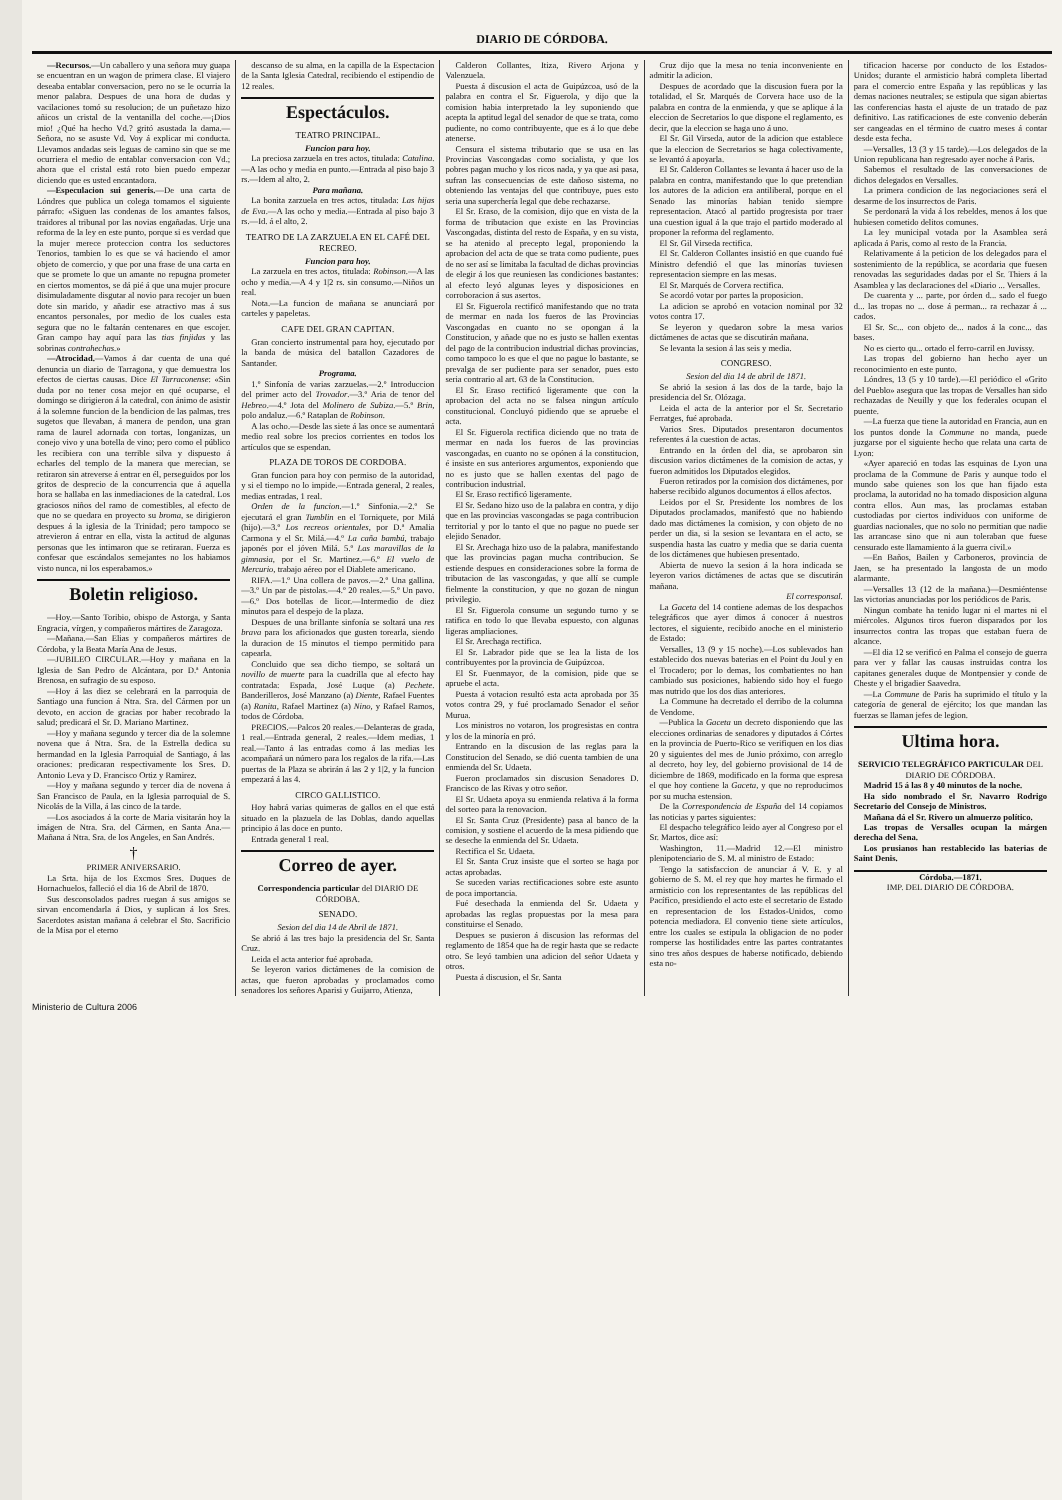DIARIO DE CÓRDOBA.
—Recursos.—Un caballero y una señora muy guapa se encuentran en un wagon de primera clase. El viajero deseaba entablar conversacion, pero no se le ocurria la menor palabra. Despues de una hora de dudas y vacilaciones tomó su resolucion; de un puñetazo hizo añicos un cristal de la ventanilla del coche.—¡Dios mio! ¿Qué ha hecho Vd.? gritó asustada la dama.—Señora, no se asuste Vd. Voy á explicar mi conducta. Llevamos andadas seis leguas de camino sin que se me ocurriera el medio de entablar conversacion con Vd.; ahora que el cristal está roto bien puedo empezar diciendo que es usted encantadora.
—Especulacion sui generis.—De una carta de Lóndres que publica un colega tomamos el siguiente párrafo: «Siguen las condenas de los amantes falsos, traidores al tribunal por las novias engañadas. Urje una reforma de la ley en este punto, porque si es verdad que la mujer merece proteccion contra los seductores Tenorios, tambien lo es que se vá haciendo el amor objeto de comercio, y que por una frase de una carta en que se promete lo que un amante no repugna prometer en ciertos momentos, se dá pié á que una mujer procure disimuladamente disgutar al novio para recojer un buen dote sin marido, y añadir ese atractivo mas á sus encantos personales, por medio de los cuales esta segura que no le faltarán centenares en que escojer. Gran campo hay aquí para las tias finjidas y las sobrinas contrahechas.»
—Atrocidad.—Vamos á dar cuenta de una qué denuncia un diario de Tarragona, y que demuestra los efectos de ciertas causas. Dice El Tarraconense: «Sin duda por no tener cosa mejor en qué ocuparse, el domingo se dirigieron á la catedral, con ánimo de asistir á la solemne funcion de la bendicion de las palmas, tres sugetos que llevaban, á manera de pendon, una gran rama de laurel adornada con tortas, longanizas, un conejo vivo y una botella de vino; pero como el público les recibiera con una terrible silva y dispuesto á echarles del templo de la manera que merecian, se retiraron sin atreverse á entrar en él, perseguidos por los gritos de desprecio de la concurrencia que á aquella hora se hallaba en las inmediaciones de la catedral. Los graciosos niños del ramo de comestibles, al efecto de que no se quedara en proyecto su broma, se dirigieron despues á la iglesia de la Trinidad; pero tampoco se atrevieron á entrar en ella, vista la actitud de algunas personas que les intimaron que se retiraran. Fuerza es confesar que escándalos semejantes no los habiamos visto nunca, ni los esperabamos.»
Boletin religioso.
—Hoy.—Santo Toribio, obispo de Astorga, y Santa Engracia, vírgen, y compañeros mártires de Zaragoza.
—Mañana.—San Elias y compañeros mártires de Córdoba, y la Beata María Ana de Jesus.
—JUBILEO CIRCULAR.—Hoy y mañana en la Iglesia de San Pedro de Alcántara, por D.ª Antonia Brenosa, en sufragio de su esposo.
—Hoy á las diez se celebrará en la parroquia de Santiago una funcion á Ntra. Sra. del Cármen por un devoto, en accion de gracias por haber recobrado la salud; predicará el Sr. D. Mariano Martinez.
—Hoy y mañana segundo y tercer dia de la solemne novena que á Ntra. Sra. de la Estrella dedica su hermandad en la Iglesia Parroquial de Santiago, á las oraciones: predicaran respectivamente los Sres. D. Antonio Leva y D. Francisco Ortiz y Ramirez.
—Hoy y mañana segundo y tercer dia de novena á San Francisco de Paula, en la Iglesia parroquial de S. Nicolás de la Villa, á las cinco de la tarde.
—Los asociados á la corte de Maria visitarán hoy la imágen de Ntra. Sra. del Cármen, en Santa Ana.—Mañana á Ntra. Sra. de los Angeles, en San Andrés.
†
PRIMER ANIVERSARIO.
La Srta. hija de los Excmos Sres. Duques de Hornachuelos, falleció el dia 16 de Abril de 1870.
Sus desconsolados padres ruegan á sus amigos se sirvan encomendarla á Dios, y suplican á los Sres. Sacerdotes asistan mañana á celebrar el Sto. Sacrificio de la Misa por el eterno
descanso de su alma, en la capilla de la Espectacion de la Santa Iglesia Catedral, recibiendo el estipendio de 12 reales.
Espectáculos.
TEATRO PRINCIPAL.
Funcion para hoy.
La preciosa zarzuela en tres actos, titulada: Catalina.—A las ocho y media en punto.—Entrada al piso bajo 3 rs.—Idem al alto, 2.
Para mañana.
La bonita zarzuela en tres actos, titulada: Las hijas de Eva.—A las ocho y media.—Entrada al piso bajo 3 rs.—Id. á el alto, 2.
TEATRO DE LA ZARZUELA EN EL CAFÉ DEL RECREO.
Funcion para hoy.
La zarzuela en tres actos, titulada: Robinson.—A las ocho y media.—A 4 y 1|2 rs. sin consumo.—Niños un real.
Nota.—La funcion de mañana se anunciará por carteles y papeletas.
CAFE DEL GRAN CAPITAN.
Gran concierto instrumental para hoy, ejecutado por la banda de música del batallon Cazadores de Santander.
Programa.
1.º Sinfonía de varias zarzuelas.—2.º Introduccion del primer acto del Trovador.—3.º Aria de tenor del Hebreo.—4.º Jota del Molinero de Subiza.—5.º Brin, polo andaluz.—6.º Rataplan de Robinson.
A las ocho.—Desde las siete á las once se aumentará medio real sobre los precios corrientes en todos los artículos que se espendan.
PLAZA DE TOROS DE CORDOBA.
Gran funcion para hoy con permiso de la autoridad, y si el tiempo no lo impide.—Entrada general, 2 reales, medias entradas, 1 real.
Orden de la funcion.—1.º Sinfonia.—2.º Se ejecutará el gran Tumblin en el Torniquete, por Milá (hijo).—3.º Los recreos orientales, por D.ª Amalia Carmona y el Sr. Milá.—4.º La caña bambú, trabajo japonés por el jóven Milá. 5.º Las maravillas de la gimnasia, por el Sr. Martinez.—6.º El vuelo de Mercurio, trabajo aéreo por el Diablete americano.
RIFA.—1.º Una collera de pavos.—2.º Una gallina.—3.º Un par de pistolas.—4.º 20 reales.—5.º Un pavo.—6.º Dos botellas de licor.—Intermedio de diez minutos para el despejo de la plaza.
Despues de una brillante sinfonía se soltará una res brava para los aficionados que gusten torearla, siendo la duracion de 15 minutos el tiempo permitido para capearla.
Concluido que sea dicho tiempo, se soltará un novillo de muerte para la cuadrilla que al efecto hay contratada: Espada, José Luque (a) Pechete. Banderilleros, José Manzano (a) Diente, Rafael Fuentes (a) Ranita, Rafael Martinez (a) Nino, y Rafael Ramos, todos de Córdoba.
PRECIOS.—Palcos 20 reales.—Delanteras de grada, 1 real.—Entrada general, 2 reales.—Idem medias, 1 real.—Tanto á las entradas como á las medias les acompañará un número para los regalos de la rifa.—Las puertas de la Plaza se abrirán á las 2 y 1|2, y la funcion empezará á las 4.
CIRCO GALLISTICO.
Hoy habrá varias quimeras de gallos en el que está situado en la plazuela de las Doblas, dando aquellas principio á las doce en punto.
Entrada general 1 real.
Correo de ayer.
Correspondencia particular del DIARIO DE CÓRDOBA.
SENADO.
Sesion del dia 14 de Abril de 1871.
Se abrió á las tres bajo la presidencia del Sr. Santa Cruz.
Leida el acta anterior fué aprobada.
Se leyeron varios dictámenes de la comision de actas, que fueron aprobadas y proclamados como senadores los señores Aparisi y Guijarro, Atienza,
Calderon Collantes, Itiza, Rivero Arjona y Valenzuela.
Puesta á discusion el acta de Guipúzcoa, usó de la palabra en contra el Sr. Figuerola, y dijo que la comision habia interpretado la ley suponiendo que acepta la aptitud legal del senador de que se trata, como pudiente, no como contribuyente, que es á lo que debe atenerse.
Censura el sistema tributario que se usa en las Provincias Vascongadas como socialista, y que los pobres pagan mucho y los ricos nada, y ya que asi pasa, sufran las consecuencias de este dañoso sistema, no obteniendo las ventajas del que contribuye, pues esto seria una superchería legal que debe rechazarse.
El Sr. Eraso, de la comision, dijo que en vista de la forma de tributacion que existe en las Provincias Vascongadas, distinta del resto de España, y en su vista, se ha atenido al precepto legal, proponiendo la aprobacion del acta de que se trata como pudiente, pues de no ser así se limitaba la facultad de dichas provincias de elegir á los que reuniesen las condiciones bastantes: al efecto leyó algunas leyes y disposiciones en corroboracion á sus asertos.
El Sr. Figuerola rectificó manifestando que no trata de mermar en nada los fueros de las Provincias Vascongadas en cuanto no se opongan á la Constitucion, y añade que no es justo se hallen exentas del pago de la contribucion industrial dichas provincias, como tampoco lo es que el que no pague lo bastante, se prevalga de ser pudiente para ser senador, pues esto seria contrario al art. 63 de la Constitucion.
El Sr. Eraso rectificó ligeramente que con la aprobacion del acta no se falsea ningun artículo constitucional. Concluyó pidiendo que se apruebe el acta.
El Sr. Figuerola rectifica diciendo que no trata de mermar en nada los fueros de las provincias vascongadas, en cuanto no se opónen á la constitucion, é insiste en sus anteriores argumentos, exponiendo que no es justo que se hallen exentas del pago de contribucion industrial.
El Sr. Eraso rectificó ligeramente.
El Sr. Sedano hizo uso de la palabra en contra, y dijo que en las provincias vascongadas se paga contribucion territorial y por lo tanto el que no pague no puede ser elejido Senador.
El Sr. Arechaga hizo uso de la palabra, manifestando que las provincias pagan mucha contribucion. Se estiende despues en consideraciones sobre la forma de tributacion de las vascongadas, y que allí se cumple fielmente la constitucion, y que no gozan de ningun privilegio.
El Sr. Figuerola consume un segundo turno y se ratifica en todo lo que llevaba espuesto, con algunas ligeras ampliaciones.
El Sr. Arechaga rectifica.
El Sr. Labrador pide que se lea la lista de los contribuyentes por la provincia de Guipúzcoa.
El Sr. Fuenmayor, de la comision, pide que se apruebe el acta.
Puesta á votacion resultó esta acta aprobada por 35 votos contra 29, y fué proclamado Senador el señor Murua.
Los ministros no votaron, los progresistas en contra y los de la minoría en pró.
Entrando en la discusion de las reglas para la Constitucion del Senado, se dió cuenta tambien de una enmienda del Sr. Udaeta.
Fueron proclamados sin discusion Senadores D. Francisco de las Rivas y otro señor.
El Sr. Udaeta apoya su enmienda relativa á la forma del sorteo para la renovacion.
El Sr. Santa Cruz (Presidente) pasa al banco de la comision, y sostiene el acuerdo de la mesa pidiendo que se deseche la enmienda del Sr. Udaeta.
Rectifica el Sr. Udaeta.
El Sr. Santa Cruz insiste que el sorteo se haga por actas aprobadas.
Se suceden varias rectificaciones sobre este asunto de poca importancia.
Fué desechada la enmienda del Sr. Udaeta y aprobadas las reglas propuestas por la mesa para constituirse el Senado.
Despues se pusieron á discusion las reformas del reglamento de 1854 que ha de regir hasta que se redacte otro. Se leyó tambien una adicion del señor Udaeta y otros.
Puesta á discusion, el Sr. Santa
Cruz dijo que la mesa no tenia inconveniente en admitir la adicion.
Despues de acordado que la discusion fuera por la totalidad, el Sr. Marqués de Corvera hace uso de la palabra en contra de la enmienda, y que se aplique á la eleccion de Secretarios lo que dispone el reglamento, es decir, que la eleccion se haga uno á uno.
El Sr. Gil Virseda, autor de la adicion que establece que la eleccion de Secretarios se haga colectivamente, se levantó á apoyarla.
El Sr. Calderon Collantes se levanta á hacer uso de la palabra en contra, manifestando que lo que pretendian los autores de la adicion era antiliberal, porque en el Senado las minorías habian tenido siempre representacion. Atacó al partido progresista por traer una cuestion igual á la que trajo el partido moderado al proponer la reforma del reglamento.
El Sr. Gil Virseda rectifica.
El Sr. Calderon Collantes insistió en que cuando fué Ministro defendió el que las minorías tuviesen representacion siempre en las mesas.
El Sr. Marqués de Corvera rectifica.
Se acordó votar por partes la proposicion.
La adicion se aprobó en votacion nominal por 32 votos contra 17.
Se leyeron y quedaron sobre la mesa varios dictámenes de actas que se discutirán mañana.
Se levanta la sesion á las seis y media.
CONGRESO.
Sesion del dia 14 de abril de 1871.
Se abrió la sesion á las dos de la tarde, bajo la presidencia del Sr. Olózaga.
Leida el acta de la anterior por el Sr. Secretario Ferratges, fué aprobada.
Varios Sres. Diputados presentaron documentos referentes á la cuestion de actas.
Entrando en la órden del dia, se aprobaron sin discusion varios dictámenes de la comision de actas, y fueron admitidos los Diputados elegidos.
Fueron retirados por la comision dos dictámenes, por haberse recibido algunos documentos á ellos afectos.
Leidos por el Sr. Presidente los nombres de los Diputados proclamados, manifestó que no habiendo dado mas dictámenes la comision, y con objeto de no perder un dia, si la sesion se levantara en el acto, se suspendia hasta las cuatro y media que se daria cuenta de los dictámenes que hubiesen presentado.
Abierta de nuevo la sesion á la hora indicada se leyeron varios dictámenes de actas que se discutirán mañana.
El corresponsal.
La Gaceta del 14 contiene ademas de los despachos telegráficos que ayer dimos á conocer á nuestros lectores, el siguiente, recibido anoche en el ministerio de Estado:
Versalles, 13 (9 y 15 noche).—Los sublevados han establecido dos nuevas baterias en el Point du Joul y en el Trocadero; por lo demas, los combatientes no han cambiado sus posiciones, habiendo sido hoy el fuego mas nutrido que los dos dias anteriores.
La Commune ha decretado el derribo de la columna de Vendome.
—Publica la Gaceta un decreto disponiendo que las elecciones ordinarias de senadores y diputados á Córtes en la provincia de Puerto-Rico se verifiquen en los dias 20 y siguientes del mes de Junio próximo, con arreglo al decreto, hoy ley, del gobierno provisional de 14 de diciembre de 1869, modificado en la forma que espresa el que hoy contiene la Gaceta, y que no reproducimos por su mucha estension.
De la Correspondencia de España del 14 copiamos las noticias y partes siguientes:
El despacho telegráfico leido ayer al Congreso por el Sr. Martos, dice así:
Washington, 11.—Madrid 12.—El ministro plenipotenciario de S. M. al ministro de Estado:
Tengo la satisfaccion de anunciar á V. E. y al gobierno de S. M. el rey que hoy martes he firmado el armisticio con los representantes de las repúblicas del Pacífico, presidiendo el acto este el secretario de Estado en representacion de los Estados-Unidos, como potencia mediadora. El convenio tiene siete artículos, entre los cuales se estipula la obligacion de no poder romperse las hostilidades entre las partes contratantes sino tres años despues de haberse notificado, debiendo esta no-
tificacion hacerse por conducto de los Estados-Unidos; durante el armisticio habrá completa libertad para el comercio entre España y las repúblicas y las demas naciones neutrales; se estipula que sigan abiertas las conferencias hasta el ajuste de un tratado de paz definitivo. Las ratificaciones de este convenio deberán ser cangeadas en el término de cuatro meses á contar desde esta fecha.
—Versalles, 13 (3 y 15 tarde).—Los delegados de la Union republicana han regresado ayer noche á Paris.
Sabemos el resultado de las conversaciones de dichos delegados en Versalles.
La primera condicion de las negociaciones será el desarme de los insurrectos de Paris.
Se perdonará la vida á los rebeldes, menos á los que hubiesen cometido delitos comunes.
La ley municipal votada por la Asamblea será aplicada á Paris, como al resto de la Francia.
Relativamente á la peticion de los delegados para el sostenimiento de la república, se acordaria que fuesen renovadas las seguridades dadas por el Sr. Thiers á la Asamblea y las declaraciones del «Diario ... Versalles.
De cuarenta y ... parte, por órden d... sado el fuego d... las tropas no ... dose á perman... ra rechazar á ... cados.
El Sr. Sc... con objeto de... nados á la conc... das bases.
No es cierto qu... ortado el ferro-carril en Juvissy.
Las tropas del gobierno han hecho ayer un reconocimiento en este punto.
Lóndres, 13 (5 y 10 tarde).—El periódico el «Grito del Pueblo» asegura que las tropas de Versalles han sido rechazadas de Neuilly y que los federales ocupan el puente.
—La fuerza que tiene la autoridad en Francia, aun en los puntos donde la Commune no manda, puede juzgarse por el siguiente hecho que relata una carta de Lyon:
«Ayer apareció en todas las esquinas de Lyon una proclama de la Commune de Paris y aunque todo el mundo sabe quienes son los que han fijado esta proclama, la autoridad no ha tomado disposicion alguna contra ellos. Aun mas, las proclamas estaban custodiadas por ciertos individuos con uniforme de guardias nacionales, que no solo no permitian que nadie las arrancase sino que ni aun toleraban que fuese censurado este llamamiento á la guerra civil.»
—En Baños, Bailen y Carboneros, provincia de Jaen, se ha presentado la langosta de un modo alarmante.
—Versalles 13 (12 de la mañana.)—Desmiéntense las victorias anunciadas por los periódicos de Paris.
Ningun combate ha tenido lugar ni el martes ni el miércoles. Algunos tiros fueron disparados por los insurrectos contra las tropas que estaban fuera de alcance.
—El dia 12 se verificó en Palma el consejo de guerra para ver y fallar las causas instruidas contra los capitanes generales duque de Montpensier y conde de Cheste y el brigadier Saavedra.
—La Commune de Paris ha suprimido el título y la categoría de general de ejército; los que mandan las fuerzas se llaman jefes de legion.
Ultima hora.
SERVICIO TELEGRÁFICO PARTICULAR DEL DIARIO DE CÓRDOBA.
Madrid 15 á las 8 y 40 minutos de la noche.
Ha sido nombrado el Sr. Navarro Rodrigo Secretario del Consejo de Ministros.
Mañana dá el Sr. Rivero un almuerzo político.
Las tropas de Versalles ocupan la márgen derecha del Sena.
Los prusianos han restablecido las baterias de Saint Denis.
Córdoba.—1871.
IMP. DEL DIARIO DE CÓRDOBA.
Ministerio de Cultura 2006